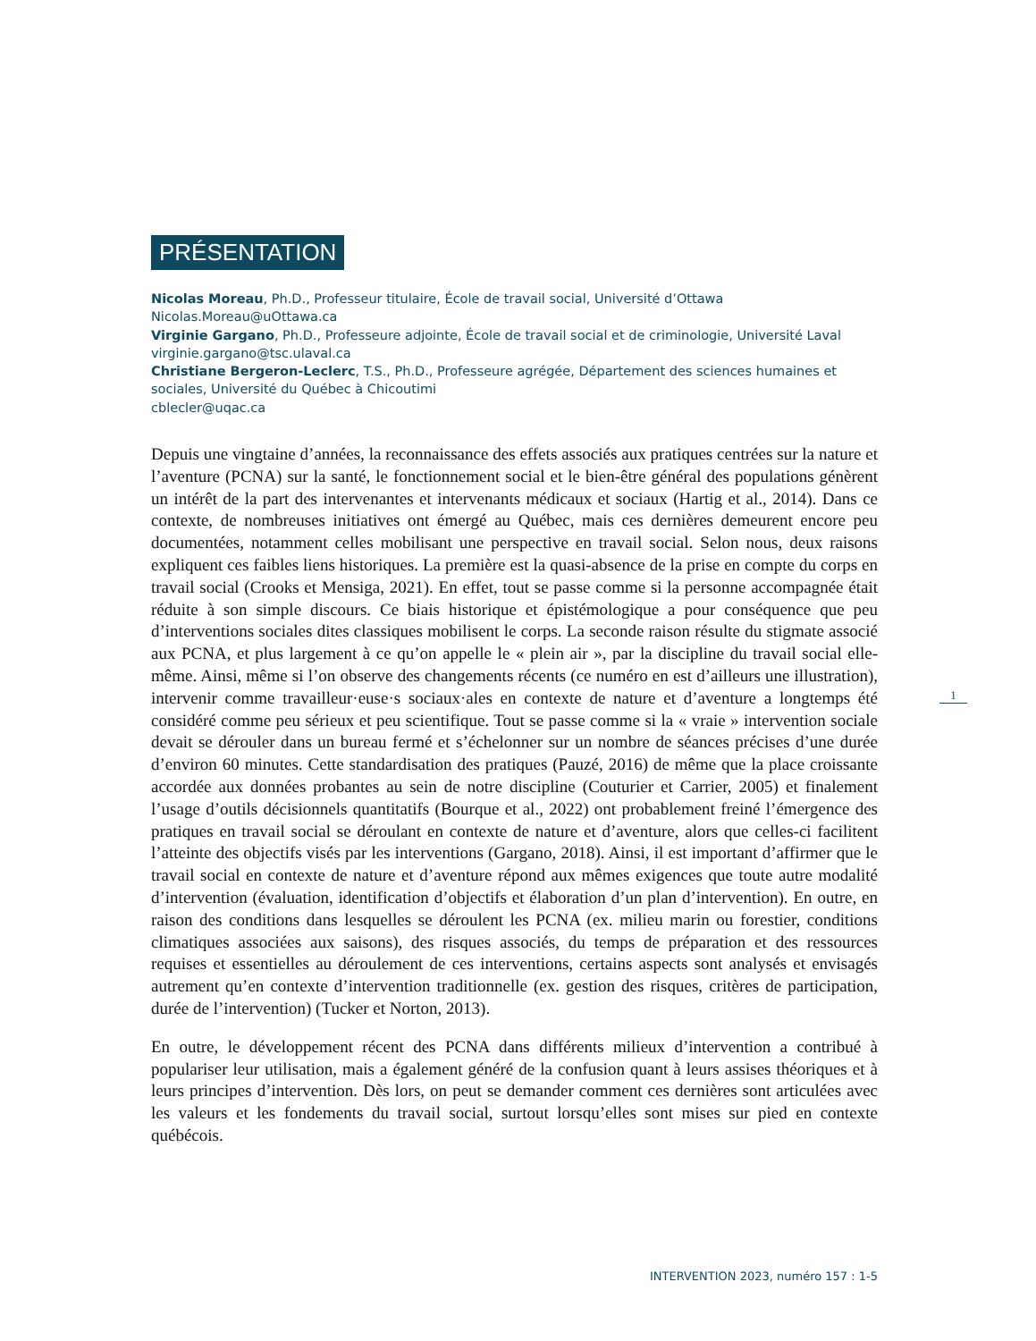PRÉSENTATION
Nicolas Moreau, Ph.D., Professeur titulaire, École de travail social, Université d’Ottawa
Nicolas.Moreau@uOttawa.ca
Virginie Gargano, Ph.D., Professeure adjointe, École de travail social et de criminologie, Université Laval
virginie.gargano@tsc.ulaval.ca
Christiane Bergeron-Leclerc, T.S., Ph.D., Professeure agrégée, Département des sciences humaines et sociales, Université du Québec à Chicoutimi
cblecler@uqac.ca
Depuis une vingtaine d’années, la reconnaissance des effets associés aux pratiques centrées sur la nature et l’aventure (PCNA) sur la santé, le fonctionnement social et le bien-être général des populations génèrent un intérêt de la part des intervenantes et intervenants médicaux et sociaux (Hartig et al., 2014). Dans ce contexte, de nombreuses initiatives ont émergé au Québec, mais ces dernières demeurent encore peu documentées, notamment celles mobilisant une perspective en travail social. Selon nous, deux raisons expliquent ces faibles liens historiques. La première est la quasi-absence de la prise en compte du corps en travail social (Crooks et Mensiga, 2021). En effet, tout se passe comme si la personne accompagnée était réduite à son simple discours. Ce biais historique et épistémologique a pour conséquence que peu d’interventions sociales dites classiques mobilisent le corps. La seconde raison résulte du stigmate associé aux PCNA, et plus largement à ce qu’on appelle le « plein air », par la discipline du travail social elle-même. Ainsi, même si l’on observe des changements récents (ce numéro en est d’ailleurs une illustration), intervenir comme travailleur·euse·s sociaux·ales en contexte de nature et d’aventure a longtemps été considéré comme peu sérieux et peu scientifique. Tout se passe comme si la « vraie » intervention sociale devait se dérouler dans un bureau fermé et s’échelonner sur un nombre de séances précises d’une durée d’environ 60 minutes. Cette standardisation des pratiques (Pauzé, 2016) de même que la place croissante accordée aux données probantes au sein de notre discipline (Couturier et Carrier, 2005) et finalement l’usage d’outils décisionnels quantitatifs (Bourque et al., 2022) ont probablement freiné l’émergence des pratiques en travail social se déroulant en contexte de nature et d’aventure, alors que celles-ci facilitent l’atteinte des objectifs visés par les interventions (Gargano, 2018). Ainsi, il est important d’affirmer que le travail social en contexte de nature et d’aventure répond aux mêmes exigences que toute autre modalité d’intervention (évaluation, identification d’objectifs et élaboration d’un plan d’intervention). En outre, en raison des conditions dans lesquelles se déroulent les PCNA (ex. milieu marin ou forestier, conditions climatiques associées aux saisons), des risques associés, du temps de préparation et des ressources requises et essentielles au déroulement de ces interventions, certains aspects sont analysés et envisagés autrement qu’en contexte d’intervention traditionnelle (ex. gestion des risques, critères de participation, durée de l’intervention) (Tucker et Norton, 2013).
En outre, le développement récent des PCNA dans différents milieux d’intervention a contribué à populariser leur utilisation, mais a également généré de la confusion quant à leurs assises théoriques et à leurs principes d’intervention. Dès lors, on peut se demander comment ces dernières sont articulées avec les valeurs et les fondements du travail social, surtout lorsqu’elles sont mises sur pied en contexte québécois.
1
INTERVENTION 2023, numéro 157 : 1-5